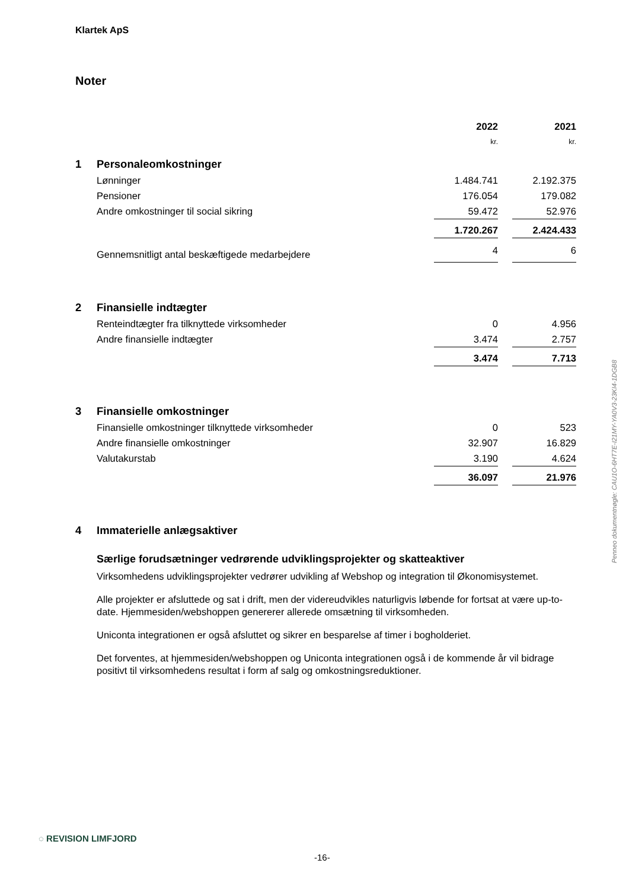Klartek ApS
Noter
| | | 2022 | | 2021 |
| | | kr. | | kr. |
| 1 | Personaleomkostninger | | | |
| | Lønninger | 1.484.741 | | 2.192.375 |
| | Pensioner | 176.054 | | 179.082 |
| | Andre omkostninger til social sikring | 59.472 | | 52.976 |
| | | 1.720.267 | | 2.424.433 |
| | Gennemsnitligt antal beskæftigede medarbejdere | 4 | | 6 |
| 2 | Finansielle indtægter | | | |
| | Renteindtægter fra tilknyttede virksomheder | 0 | | 4.956 |
| | Andre finansielle indtægter | 3.474 | | 2.757 |
| | | 3.474 | | 7.713 |
| 3 | Finansielle omkostninger | | | |
| | Finansielle omkostninger tilknyttede virksomheder | 0 | | 523 |
| | Andre finansielle omkostninger | 32.907 | | 16.829 |
| | Valutakurstab | 3.190 | | 4.624 |
| | | 36.097 | | 21.976 |
| 4 | Immaterielle anlægsaktiver | | | |
Særlige forudsætninger vedrørende udviklingsprojekter og skatteaktiver
Virksomhedens udviklingsprojekter vedrører udvikling af Webshop og integration til Økonomisystemet.
Alle projekter er afsluttede og sat i drift, men der videreudvikles naturligvis løbende for fortsat at være up-to-date. Hjemmesiden/webshoppen genererer allerede omsætning til virksomheden.
Uniconta integrationen er også afsluttet og sikrer en besparelse af timer i bogholderiet.
Det forventes, at hjemmesiden/webshoppen og Uniconta integrationen også i de kommende år vil bidrage positivt til virksomhedens resultat i form af salg og omkostningsreduktioner.
Penneo dokumentnøgle: CAU1O-6HT7E-I21MY-YA0V3-23KI4-1DGB8
◌ REVISION LIMFJORD
-16-